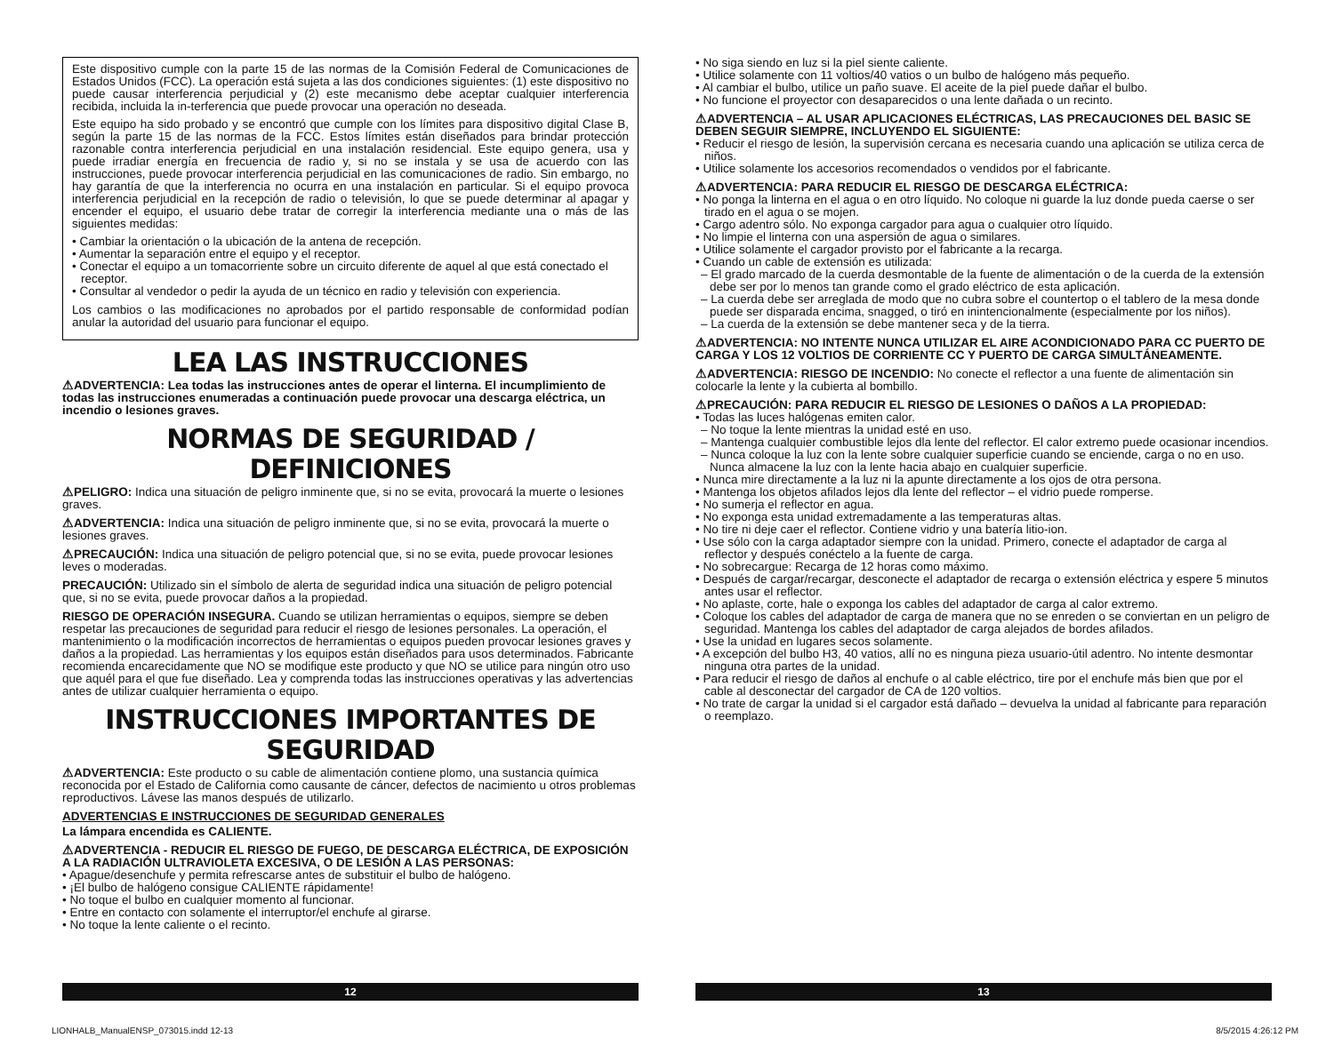Este dispositivo cumple con la parte 15 de las normas de la Comisión Federal de Comunicaciones de Estados Unidos (FCC). La operación está sujeta a las dos condiciones siguientes: (1) este dispositivo no puede causar interferencia perjudicial y (2) este mecanismo debe aceptar cualquier interferencia recibida, incluida la in-terferencia que puede provocar una operación no deseada.
Este equipo ha sido probado y se encontró que cumple con los límites para dispositivo digital Clase B, según la parte 15 de las normas de la FCC. Estos límites están diseñados para brindar protección razonable contra interferencia perjudicial en una instalación residencial. Este equipo genera, usa y puede irradiar energía en frecuencia de radio y, si no se instala y se usa de acuerdo con las instrucciones, puede provocar interferencia perjudicial en las comunicaciones de radio. Sin embargo, no hay garantía de que la interferencia no ocurra en una instalación en particular. Si el equipo provoca interferencia perjudicial en la recepción de radio o televisión, lo que se puede determinar al apagar y encender el equipo, el usuario debe tratar de corregir la interferencia mediante una o más de las siguientes medidas:
• Cambiar la orientación o la ubicación de la antena de recepción.
• Aumentar la separación entre el equipo y el receptor.
• Conectar el equipo a un tomacorriente sobre un circuito diferente de aquel al que está conectado el receptor.
• Consultar al vendedor o pedir la ayuda de un técnico en radio y televisión con experiencia.
Los cambios o las modificaciones no aprobados por el partido responsable de conformidad podían anular la autoridad del usuario para funcionar el equipo.
LEA LAS INSTRUCCIONES
⚠ADVERTENCIA: Lea todas las instrucciones antes de operar el linterna. El incumplimiento de todas las instrucciones enumeradas a continuación puede provocar una descarga eléctrica, un incendio o lesiones graves.
NORMAS DE SEGURIDAD / DEFINICIONES
⚠PELIGRO: Indica una situación de peligro inminente que, si no se evita, provocará la muerte o lesiones graves.
⚠ADVERTENCIA: Indica una situación de peligro inminente que, si no se evita, provocará la muerte o lesiones graves.
⚠PRECAUCIÓN: Indica una situación de peligro potencial que, si no se evita, puede provocar lesiones leves o moderadas.
PRECAUCIÓN: Utilizado sin el símbolo de alerta de seguridad indica una situación de peligro potencial que, si no se evita, puede provocar daños a la propiedad.
RIESGO DE OPERACIÓN INSEGURA. Cuando se utilizan herramientas o equipos, siempre se deben respetar las precauciones de seguridad para reducir el riesgo de lesiones personales. La operación, el mantenimiento o la modificación incorrectos de herramientas o equipos pueden provocar lesiones graves y daños a la propiedad. Las herramientas y los equipos están diseñados para usos determinados. Fabricante recomienda encarecidamente que NO se modifique este producto y que NO se utilice para ningún otro uso que aquél para el que fue diseñado. Lea y comprenda todas las instrucciones operativas y las advertencias antes de utilizar cualquier herramienta o equipo.
INSTRUCCIONES IMPORTANTES DE SEGURIDAD
⚠ADVERTENCIA: Este producto o su cable de alimentación contiene plomo, una sustancia química reconocida por el Estado de California como causante de cáncer, defectos de nacimiento u otros problemas reproductivos. Lávese las manos después de utilizarlo.
ADVERTENCIAS E INSTRUCCIONES DE SEGURIDAD GENERALES
La lámpara encendida es CALIENTE.
⚠ADVERTENCIA - REDUCIR EL RIESGO DE FUEGO, DE DESCARGA ELÉCTRICA, DE EXPOSICIÓN A LA RADIACIÓN ULTRAVIOLETA EXCESIVA, O DE LESIÓN A LAS PERSONAS:
• Apague/desenchufe y permita refrescarse antes de substituir el bulbo de halógeno.
• ¡El bulbo de halógeno consigue CALIENTE rápidamente!
• No toque el bulbo en cualquier momento al funcionar.
• Entre en contacto con solamente el interruptor/el enchufe al girarse.
• No toque la lente caliente o el recinto.
• No siga siendo en luz si la piel siente caliente.
• Utilice solamente con 11 voltios/40 vatios o un bulbo de halógeno más pequeño.
• Al cambiar el bulbo, utilice un paño suave. El aceite de la piel puede dañar el bulbo.
• No funcione el proyector con desaparecidos o una lente dañada o un recinto.
⚠ADVERTENCIA – AL USAR APLICACIONES ELÉCTRICAS, LAS PRECAUCIONES DEL BASIC SE DEBEN SEGUIR SIEMPRE, INCLUYENDO EL SIGUIENTE:
• Reducir el riesgo de lesión, la supervisión cercana es necesaria cuando una aplicación se utiliza cerca de niños.
• Utilice solamente los accesorios recomendados o vendidos por el fabricante.
⚠ADVERTENCIA: PARA REDUCIR EL RIESGO DE DESCARGA ELÉCTRICA:
• No ponga la linterna en el agua o en otro líquido. No coloque ni guarde la luz donde pueda caerse o ser tirado en el agua o se mojen.
• Cargo adentro sólo. No exponga cargador para agua o cualquier otro líquido.
• No limpie el linterna con una aspersión de agua o similares.
• Utilice solamente el cargador provisto por el fabricante a la recarga.
• Cuando un cable de extensión es utilizada:
– El grado marcado de la cuerda desmontable de la fuente de alimentación o de la cuerda de la extensión debe ser por lo menos tan grande como el grado eléctrico de esta aplicación.
– La cuerda debe ser arreglada de modo que no cubra sobre el countertop o el tablero de la mesa donde puede ser disparada encima, snagged, o tiró en inintencionalmente (especialmente por los niños).
– La cuerda de la extensión se debe mantener seca y de la tierra.
⚠ADVERTENCIA: NO INTENTE NUNCA UTILIZAR EL AIRE ACONDICIONADO PARA CC PUERTO DE CARGA Y LOS 12 VOLTIOS DE CORRIENTE CC Y PUERTO DE CARGA SIMULTÁNEAMENTE.
⚠ADVERTENCIA: RIESGO DE INCENDIO: No conecte el reflector a una fuente de alimentación sin colocarle la lente y la cubierta al bombillo.
⚠PRECAUCIÓN: PARA REDUCIR EL RIESGO DE LESIONES O DAÑOS A LA PROPIEDAD:
• Todas las luces halógenas emiten calor.
– No toque la lente mientras la unidad esté en uso.
– Mantenga cualquier combustible lejos dla lente del reflector. El calor extremo puede ocasionar incendios.
– Nunca coloque la luz con la lente sobre cualquier superficie cuando se enciende, carga o no en uso. Nunca almacene la luz con la lente hacia abajo en cualquier superficie.
• Nunca mire directamente a la luz ni la apunte directamente a los ojos de otra persona.
• Mantenga los objetos afilados lejos dla lente del reflector – el vidrio puede romperse.
• No sumerja el reflector en agua.
• No exponga esta unidad extremadamente a las temperaturas altas.
• No tire ni deje caer el reflector. Contiene vidrio y una batería litio-ion.
• Use sólo con la carga adaptador siempre con la unidad. Primero, conecte el adaptador de carga al reflector y después conéctelo a la fuente de carga.
• No sobrecargue: Recarga de 12 horas como máximo.
• Después de cargar/recargar, desconecte el adaptador de recarga o extensión eléctrica y espere 5 minutos antes usar el reflector.
• No aplaste, corte, hale o exponga los cables del adaptador de carga al calor extremo.
• Coloque los cables del adaptador de carga de manera que no se enreden o se conviertan en un peligro de seguridad. Mantenga los cables del adaptador de carga alejados de bordes afilados.
• Use la unidad en lugares secos solamente.
• A excepción del bulbo H3, 40 vatios, allí no es ninguna pieza usuario-útil adentro. No intente desmontar ninguna otra partes de la unidad.
• Para reducir el riesgo de daños al enchufe o al cable eléctrico, tire por el enchufe más bien que por el cable al desconectar del cargador de CA de 120 voltios.
• No trate de cargar la unidad si el cargador está dañado – devuelva la unidad al fabricante para reparación o reemplazo.
12 13
LIONHALB_ManualENSP_073015.indd 12-13
8/5/2015 4:26:12 PM